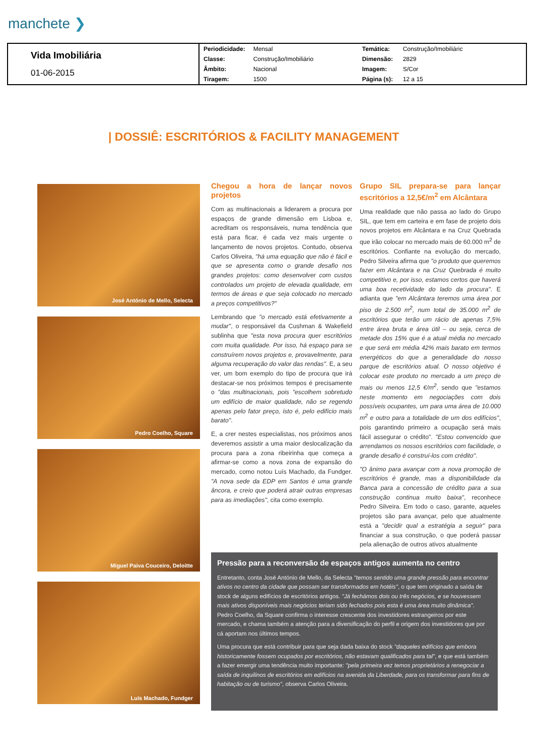manchete ❯
| Vida Imobiliária 01-06-2015 | Periodicidade: | Mensal | Temática: | Construção/Imobiliáric |
| | Classe: | Construção/Imobiliário | Dimensão: | 2829 |
| | Âmbito: | Nacional | Imagem: | S/Cor |
| | Tiragem: | 1500 | Página (s): | 12 a 15 |
| DOSSIÊ: ESCRITÓRIOS & FACILITY MANAGEMENT
José António de Mello, Selecta
Pedro Coelho, Square
Miguel Paiva Couceiro, Deloitte
Luís Machado, Fundger
Chegou a hora de lançar novos projetos
Com as multinacionais a liderarem a procura por espaços de grande dimensão em Lisboa e, acreditam os responsáveis, numa tendência que está para ficar, é cada vez mais urgente o lançamento de novos projetos. Contudo, observa Carlos Oliveira, "há uma equação que não é fácil e que se apresenta como o grande desafio nos grandes projetos: como desenvolver com custos controlados um projeto de elevada qualidade, em termos de áreas e que seja colocado no mercado a preços competitivos?"
Lembrando que "o mercado está efetivamente a mudar", o responsável da Cushman & Wakefield sublinha que "esta nova procura quer escritórios com muita qualidade. Por isso, há espaço para se construírem novos projetos e, provavelmente, para alguma recuperação do valor das rendas". E, a seu ver, um bom exemplo do tipo de procura que irá destacar-se nos próximos tempos é precisamente o "das multinacionais, pois "escolhem sobretudo um edifício de maior qualidade, não se regendo apenas pelo fator preço, isto é, pelo edifício mais barato".
E, a crer nestes especialistas, nos próximos anos deveremos assistir a uma maior deslocalização da procura para a zona ribeirinha que começa a afirmar-se como a nova zona de expansão do mercado, como notou Luís Machado, da Fundger. "A nova sede da EDP em Santos é uma grande âncora, e creio que poderá atrair outras empresas para as imediações", cita como exemplo.
Grupo SIL prepara-se para lançar escritórios a 12,5€/m<sup>2</sup> em Alcântara
Uma realidade que não passa ao lado do Grupo SIL, que tem em carteira e em fase de projeto dois novos projetos em Alcântara e na Cruz Quebrada que irão colocar no mercado mais de 60.000 m<sup>2</sup> de escritórios. Confiante na evolução do mercado, Pedro Silveira afirma que "o produto que queremos fazer em Alcântara e na Cruz Quebrada é muito competitivo e, por isso, estamos certos que haverá uma boa recetividade do lado da procura". E adianta que "em Alcântara teremos uma área por piso de 2.500 m<sup>2</sup>, num total de 35.000 m<sup>2</sup> de escritórios que terão um rácio de apenas 7,5% entre área bruta e área útil – ou seja, cerca de metade dos 15% que é a atual média no mercado e que será em média 42% mais barato em termos energéticos do que a generalidade do nosso parque de escritórios atual. O nosso objetivo é colocar este produto no mercado a um preço de mais ou menos 12,5 €/m<sup>2</sup>, sendo que "estamos neste momento em negociações com dois possíveis ocupantes, um para uma área de 10.000 m<sup>2</sup> e outro para a totalidade de um dos edifícios", pois garantindo primeiro a ocupação será mais fácil assegurar o crédito". "Estou convencido que arrendamos os nossos escritórios com facilidade, o grande desafio é construí-los com crédito".
"O ânimo para avançar com a nova promoção de escritórios é grande, mas a disponibilidade da Banca para a concessão de crédito para a sua construção continua muito baixa", reconhece Pedro Silveira. Em todo o caso, garante, aqueles projetos são para avançar, pelo que atualmente está a "decidir qual a estratégia a seguir" para financiar a sua construção, o que poderá passar pela alienação de outros ativos atualmente
Pressão para a reconversão de espaços antigos aumenta no centro
Entretanto, conta José António de Mello, da Selecta "temos sentido uma grande pressão para encontrar ativos no centro da cidade que possam ser transformados em hotéis", o que tem originado a saída de stock de alguns edifícios de escritórios antigos. "Já fechámos dois ou três negócios, e se houvessem mais ativos disponíveis mais negócios teriam sido fechados pois esta é uma área muito dinâmica". Pedro Coelho, da Square confirma o interesse crescente dos investidores estrangeiros por este mercado, e chama também a atenção para a diversificação do perfil e origem dos investidores que por cá aportam nos últimos tempos.
Uma procura que está contribuir para que seja dada baixa do stock "daqueles edifícios que embora historicamente fossem ocupados por escritórios, não estavam qualificados para tal", e que está também a fazer emergir uma tendência muito importante: "pela primeira vez temos proprietários a renegociar a saída de inquilinos de escritórios em edifícios na avenida da Liberdade, para os transformar para fins de habitação ou de turismo", observa Carlos Oliveira.